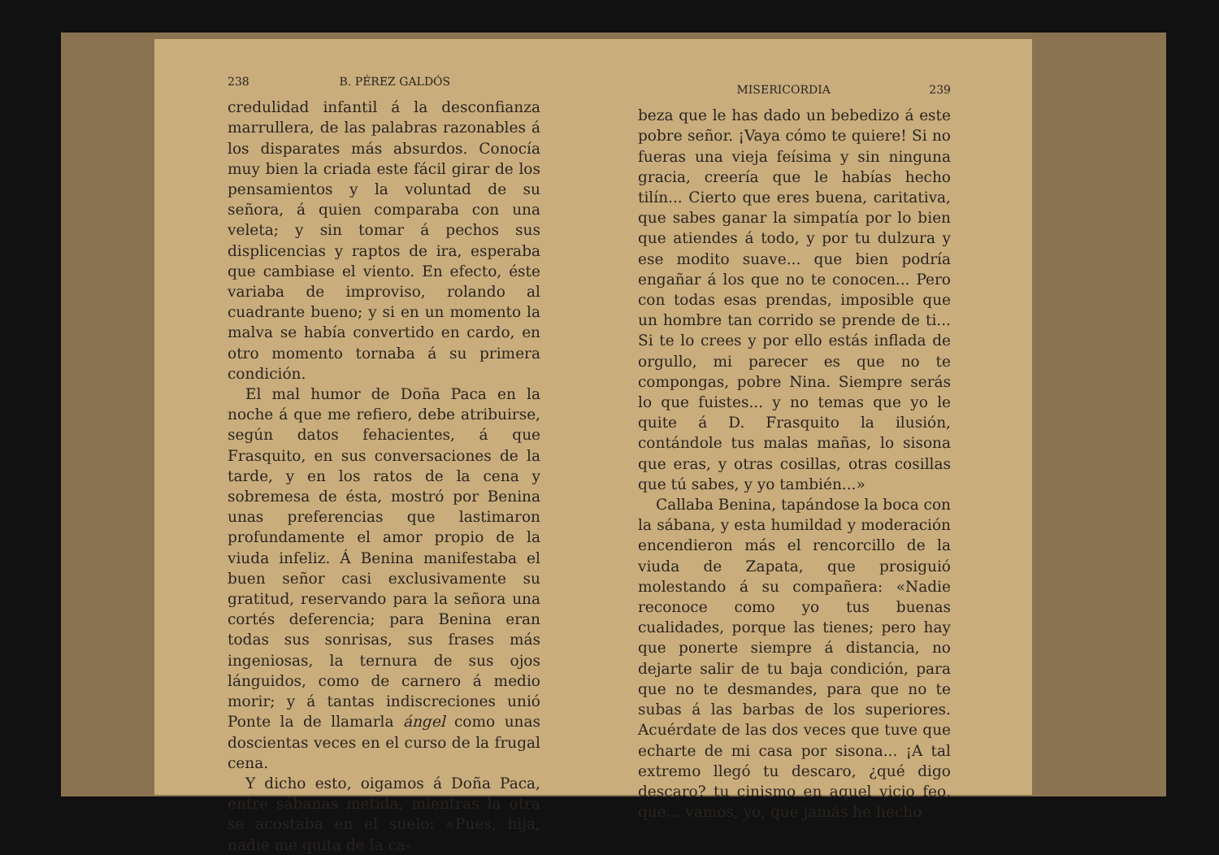238 B. PÉREZ GALDÓS
credulidad infantil á la desconfianza marrullera, de las palabras razonables á los disparates más absurdos. Conocía muy bien la criada este fácil girar de los pensamientos y la voluntad de su señora, á quien comparaba con una veleta; y sin tomar á pechos sus displicencias y raptos de ira, esperaba que cambiase el viento. En efecto, éste variaba de improviso, rolando al cuadrante bueno; y si en un momento la malva se había convertido en cardo, en otro momento tornaba á su primera condición.
El mal humor de Doña Paca en la noche á que me refiero, debe atribuirse, según datos fehacientes, á que Frasquito, en sus conversaciones de la tarde, y en los ratos de la cena y sobremesa de ésta, mostró por Benina unas preferencias que lastimaron profundamente el amor propio de la viuda infeliz. Á Benina manifestaba el buen señor casi exclusivamente su gratitud, reservando para la señora una cortés deferencia; para Benina eran todas sus sonrisas, sus frases más ingeniosas, la ternura de sus ojos lánguidos, como de carnero á medio morir; y á tantas indiscreciones unió Ponte la de llamarla ángel como unas doscientas veces en el curso de la frugal cena.
Y dicho esto, oigamos á Doña Paca, entre sábanas metida, mientras la otra se acostaba en el suelo: «Pues, hija, nadie me quita de la ca-
MISERICORDIA 239
beza que le has dado un bebedizo á este pobre señor. ¡Vaya cómo te quiere! Si no fueras una vieja feísima y sin ninguna gracia, creería que le habías hecho tilín... Cierto que eres buena, caritativa, que sabes ganar la simpatía por lo bien que atiendes á todo, y por tu dulzura y ese modito suave... que bien podría engañar á los que no te conocen... Pero con todas esas prendas, imposible que un hombre tan corrido se prende de ti... Si te lo crees y por ello estás inflada de orgullo, mi parecer es que no te compongas, pobre Nina. Siempre serás lo que fuistes... y no temas que yo le quite á D. Frasquito la ilusión, contándole tus malas mañas, lo sisona que eras, y otras cosillas, otras cosillas que tú sabes, y yo también...»
Callaba Benina, tapándose la boca con la sábana, y esta humildad y moderación encendieron más el rencorcillo de la viuda de Zapata, que prosiguió molestando á su compañera: «Nadie reconoce como yo tus buenas cualidades, porque las tienes; pero hay que ponerte siempre á distancia, no dejarte salir de tu baja condición, para que no te desmandes, para que no te subas á las barbas de los superiores. Acuérdate de las dos veces que tuve que echarte de mi casa por sisona... ¡A tal extremo llegó tu descaro, ¿qué digo descaro? tu cinismo en aquel vicio feo, que... vamos, yo, que jamás he hecho